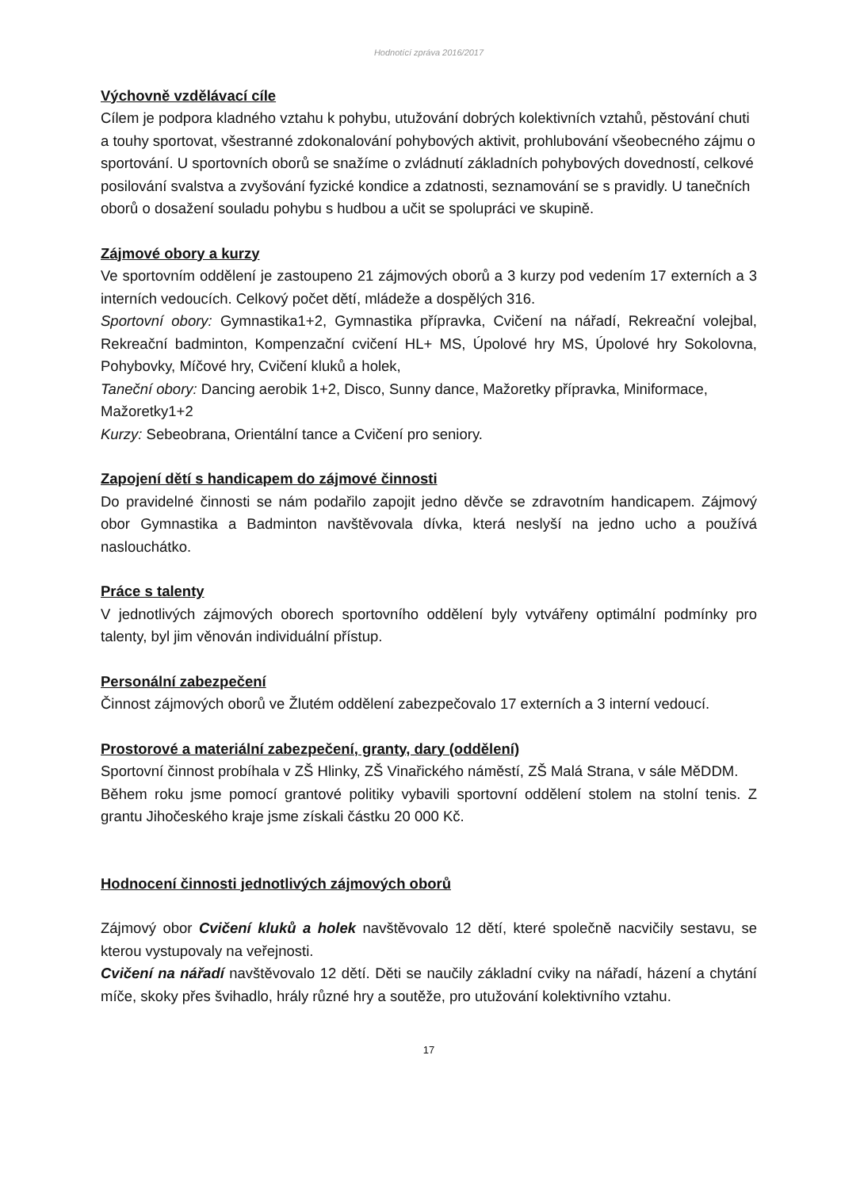Hodnotící zpráva 2016/2017
Výchovně vzdělávací cíle
Cílem je podpora kladného vztahu k pohybu, utužování dobrých kolektivních vztahů, pěstování chuti a touhy sportovat, všestranné zdokonalování pohybových aktivit, prohlubování všeobecného zájmu o sportování. U sportovních oborů se snažíme o zvládnutí základních pohybových dovedností, celkové posilování svalstva a zvyšování fyzické kondice a zdatnosti, seznamování se s pravidly. U tanečních oborů o dosažení souladu pohybu s hudbou a učit se spolupráci ve skupině.
Zájmové obory a kurzy
Ve sportovním oddělení je zastoupeno 21 zájmových oborů a 3 kurzy pod vedením 17 externích a 3 interních vedoucích. Celkový počet dětí, mládeže a dospělých 316.
Sportovní obory: Gymnastika1+2, Gymnastika přípravka, Cvičení na nářadí, Rekreační volejbal, Rekreační badminton, Kompenzační cvičení HL+ MS, Úpolové hry MS, Úpolové hry Sokolovna, Pohybovky, Míčové hry, Cvičení kluků a holek,
Taneční obory: Dancing aerobik 1+2, Disco, Sunny dance, Mažoretky přípravka, Miniformace, Mažoretky1+2
Kurzy: Sebeobrana, Orientální tance a Cvičení pro seniory.
Zapojení dětí s handicapem do zájmové činnosti
Do pravidelné činnosti se nám podařilo zapojit jedno děvče se zdravotním handicapem. Zájmový obor Gymnastika a Badminton navštěvovala dívka, která neslyší na jedno ucho a používá naslouchátko.
Práce s talenty
V jednotlivých zájmových oborech sportovního oddělení byly vytvářeny optimální podmínky pro talenty, byl jim věnován individuální přístup.
Personální zabezpečení
Činnost zájmových oborů ve Žlutém oddělení zabezpečovalo 17 externích a 3 interní vedoucí.
Prostorové a materiální zabezpečení, granty, dary (oddělení)
Sportovní činnost probíhala v ZŠ Hlinky, ZŠ Vinařického náměstí, ZŠ Malá Strana, v sále MěDDM.
Během roku jsme pomocí grantové politiky vybavili sportovní oddělení stolem na stolní tenis. Z grantu Jihočeského kraje jsme získali částku 20 000 Kč.
Hodnocení činnosti jednotlivých zájmových oborů
Zájmový obor Cvičení kluků a holek navštěvovalo 12 dětí, které společně nacvičily sestavu, se kterou vystupovaly na veřejnosti.
Cvičení na nářadí navštěvovalo 12 dětí. Děti se naučily základní cviky na nářadí, házení a chytání míče, skoky přes švihadlo, hrály různé hry a soutěže, pro utužování kolektivního vztahu.
17